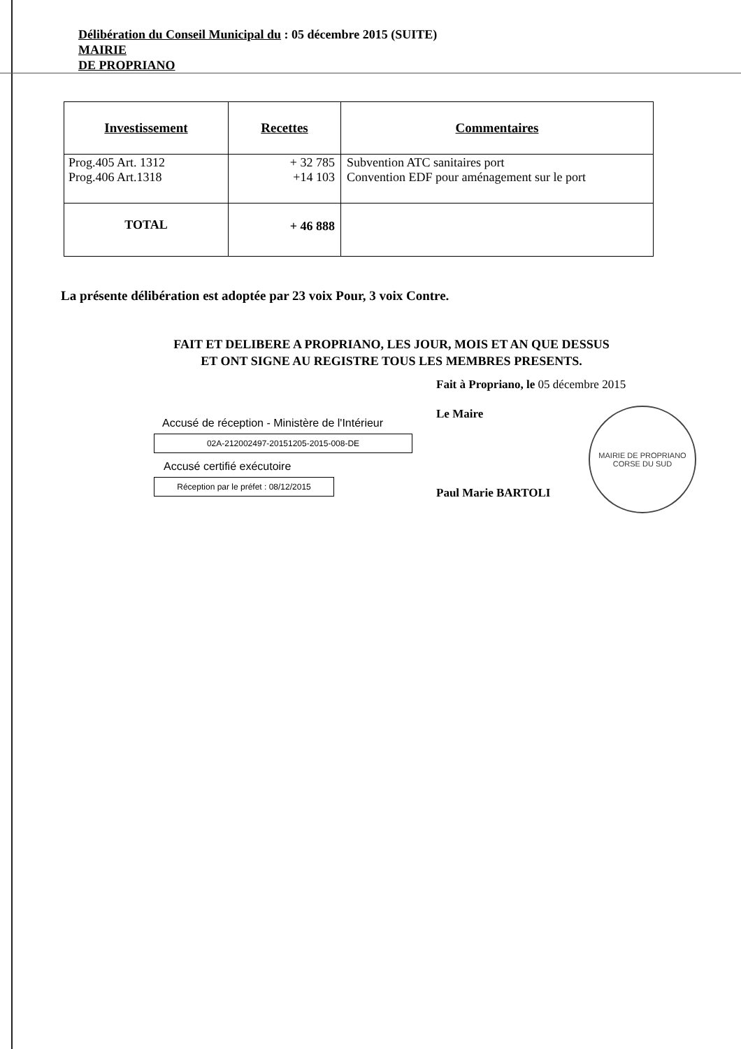Délibération du Conseil Municipal du : 05 décembre 2015 (SUITE)
MAIRIE
DE PROPRIANO
| Investissement | Recettes | Commentaires |
| --- | --- | --- |
| Prog.405 Art. 1312 Prog.406 Art.1318 | + 32 785 +14 103 | Subvention ATC sanitaires port Convention EDF pour aménagement sur le port |
| TOTAL | + 46 888 | |
La présente délibération est adoptée par 23 voix Pour, 3 voix Contre.
FAIT ET DELIBERE A PROPRIANO, LES JOUR, MOIS ET AN QUE DESSUS
ET ONT SIGNE AU REGISTRE TOUS LES MEMBRES PRESENTS.
Fait à Propriano, le 05 décembre 2015
Le Maire
Accusé de réception - Ministère de l'Intérieur
02A-212002497-20151205-2015-008-DE
Accusé certifié exécutoire
Réception par le préfet : 08/12/2015
Paul Marie BARTOLI
MAIRIE DE PROPRIANO
CORSE DU SUD